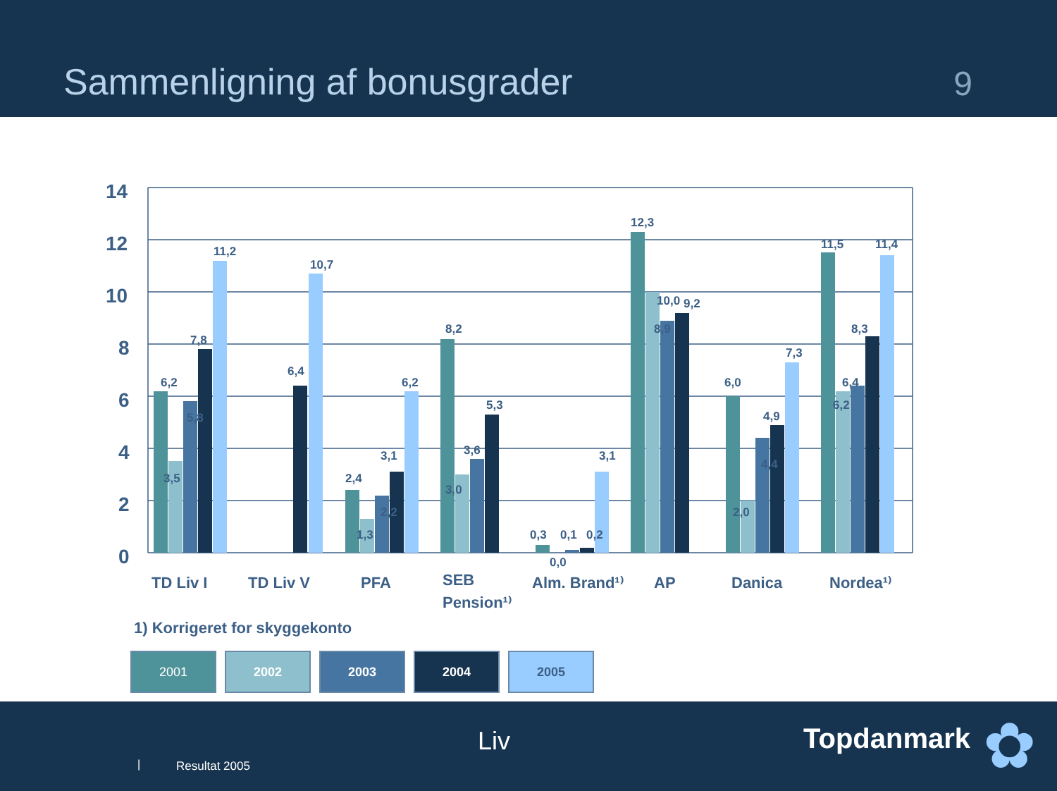Sammenligning af bonusgrader
9
14
12
10
8
6
4
2
0
6,2
3,5
5,8
7,8
11,2
6,4
10,7
2,4
1,3
2,2
3,1
6,2
8,2
3,0
3,6
5,3
0,3
0,1
0,2
3,1
0,0
12,3
10,0
8,9
9,2
6,0
2,0
4,4
4,9
7,3
11,5
6,2
6,4
8,3
11,4
TD Liv I
TD Liv V
PFA
SEB
Pension¹⁾
Alm. Brand¹⁾
AP
Danica
Nordea¹⁾
1) Korrigeret for skyggekonto
2001 2002 2003 2004 2005
| Resultat 2005
Liv Topdanmark ✿